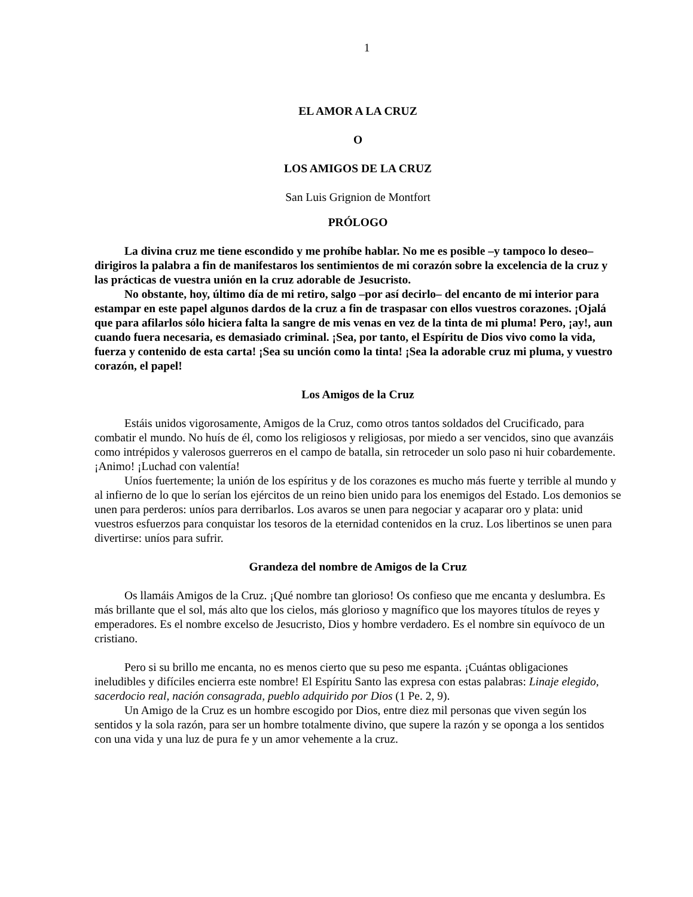1
EL AMOR A LA CRUZ
O
LOS AMIGOS DE LA CRUZ
San Luis Grignion de Montfort
PRÓLOGO
La divina cruz me tiene escondido y me prohíbe hablar. No me es posible –y tampoco lo deseo– dirigiros la palabra a fin de manifestaros los sentimientos de mi corazón sobre la excelencia de la cruz y las prácticas de vuestra unión en la cruz adorable de Jesucristo.
No obstante, hoy, último día de mi retiro, salgo –por así decirlo– del encanto de mi interior para estampar en este papel algunos dardos de la cruz a fin de traspasar con ellos vuestros corazones. ¡Ojalá que para afilarlos sólo hiciera falta la sangre de mis venas en vez de la tinta de mi pluma! Pero, ¡ay!, aun cuando fuera necesaria, es demasiado criminal. ¡Sea, por tanto, el Espíritu de Dios vivo como la vida, fuerza y contenido de esta carta! ¡Sea su unción como la tinta! ¡Sea la adorable cruz mi pluma, y vuestro corazón, el papel!
Los Amigos de la Cruz
Estáis unidos vigorosamente, Amigos de la Cruz, como otros tantos soldados del Crucificado, para combatir el mundo. No huís de él, como los religiosos y religiosas, por miedo a ser vencidos, sino que avanzáis como intrépidos y valerosos guerreros en el campo de batalla, sin retroceder un solo paso ni huir cobardemente. ¡Animo! ¡Luchad con valentía!
Uníos fuertemente; la unión de los espíritus y de los corazones es mucho más fuerte y terrible al mundo y al infierno de lo que lo serían los ejércitos de un reino bien unido para los enemigos del Estado. Los demonios se unen para perderos: uníos para derribarlos. Los avaros se unen para negociar y acaparar oro y plata: unid vuestros esfuerzos para conquistar los tesoros de la eternidad contenidos en la cruz. Los libertinos se unen para divertirse: uníos para sufrir.
Grandeza del nombre de Amigos de la Cruz
Os llamáis Amigos de la Cruz. ¡Qué nombre tan glorioso! Os confieso que me encanta y deslumbra. Es más brillante que el sol, más alto que los cielos, más glorioso y magnífico que los mayores títulos de reyes y emperadores. Es el nombre excelso de Jesucristo, Dios y hombre verdadero. Es el nombre sin equívoco de un cristiano.
Pero si su brillo me encanta, no es menos cierto que su peso me espanta. ¡Cuántas obligaciones ineludibles y difíciles encierra este nombre! El Espíritu Santo las expresa con estas palabras: Linaje elegido, sacerdocio real, nación consagrada, pueblo adquirido por Dios (1 Pe. 2, 9).
Un Amigo de la Cruz es un hombre escogido por Dios, entre diez mil personas que viven según los sentidos y la sola razón, para ser un hombre totalmente divino, que supere la razón y se oponga a los sentidos con una vida y una luz de pura fe y un amor vehemente a la cruz.